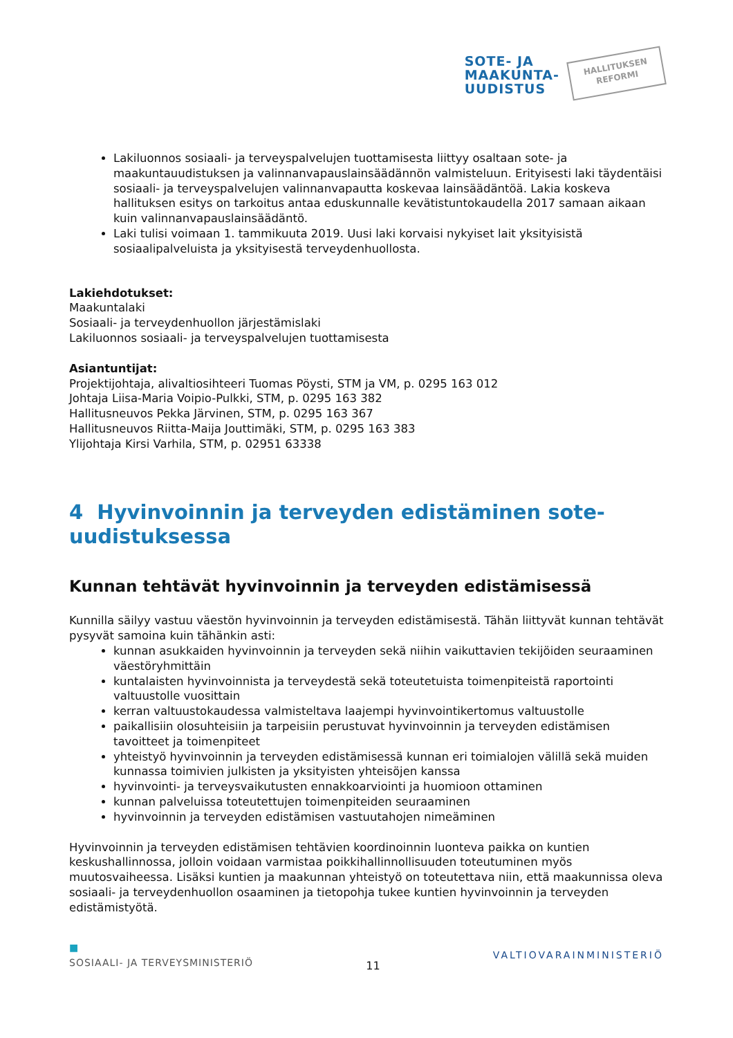SOTE- JA
MAAKUNTA-
UUDISTUS
HALLITUKSEN
REFORMI
Lakiluonnos sosiaali- ja terveyspalvelujen tuottamisesta liittyy osaltaan sote- ja maakuntauudistuksen ja valinnanvapauslainsäädännön valmisteluun. Erityisesti laki täydentäisi sosiaali- ja terveyspalvelujen valinnanvapautta koskevaa lainsäädäntöä. Lakia koskeva hallituksen esitys on tarkoitus antaa eduskunnalle kevätistuntokaudella 2017 samaan aikaan kuin valinnanvapauslainsäädäntö.
Laki tulisi voimaan 1. tammikuuta 2019. Uusi laki korvaisi nykyiset lait yksityisistä sosiaalipalveluista ja yksityisestä terveydenhuollosta.
Lakiehdotukset:
Maakuntalaki
Sosiaali- ja terveydenhuollon järjestämislaki
Lakiluonnos sosiaali- ja terveyspalvelujen tuottamisesta
Asiantuntijat:
Projektijohtaja, alivaltiosihteeri Tuomas Pöysti, STM ja VM, p. 0295 163 012
Johtaja Liisa-Maria Voipio-Pulkki, STM, p. 0295 163 382
Hallitusneuvos Pekka Järvinen, STM, p. 0295 163 367
Hallitusneuvos Riitta-Maija Jouttimäki, STM, p. 0295 163 383
Ylijohtaja Kirsi Varhila, STM, p. 02951 63338
4 Hyvinvoinnin ja terveyden edistäminen sote-uudistuksessa
Kunnan tehtävät hyvinvoinnin ja terveyden edistämisessä
Kunnilla säilyy vastuu väestön hyvinvoinnin ja terveyden edistämisestä. Tähän liittyvät kunnan tehtävät pysyvät samoina kuin tähänkin asti:
kunnan asukkaiden hyvinvoinnin ja terveyden sekä niihin vaikuttavien tekijöiden seuraaminen väestöryhmittäin
kuntalaisten hyvinvoinnista ja terveydestä sekä toteutetuista toimenpiteistä raportointi valtuustolle vuosittain
kerran valtuustokaudessa valmisteltava laajempi hyvinvointikertomus valtuustolle
paikallisiin olosuhteisiin ja tarpeisiin perustuvat hyvinvoinnin ja terveyden edistämisen tavoitteet ja toimenpiteet
yhteistyö hyvinvoinnin ja terveyden edistämisessä kunnan eri toimialojen välillä sekä muiden kunnassa toimivien julkisten ja yksityisten yhteisöjen kanssa
hyvinvointi- ja terveysvaikutusten ennakkoarviointi ja huomioon ottaminen
kunnan palveluissa toteutettujen toimenpiteiden seuraaminen
hyvinvoinnin ja terveyden edistämisen vastuutahojen nimeäminen
Hyvinvoinnin ja terveyden edistämisen tehtävien koordinoinnin luonteva paikka on kuntien keskushallinnossa, jolloin voidaan varmistaa poikkihallinnollisuuden toteutuminen myös muutosvaiheessa. Lisäksi kuntien ja maakunnan yhteistyö on toteutettava niin, että maakunnissa oleva sosiaali- ja terveydenhuollon osaaminen ja tietopohja tukee kuntien hyvinvoinnin ja terveyden edistämistyötä.
■
SOSIAALI- JA TERVEYSMINISTERIÖ 11 VALTIOVARAINMINISTERIÖ